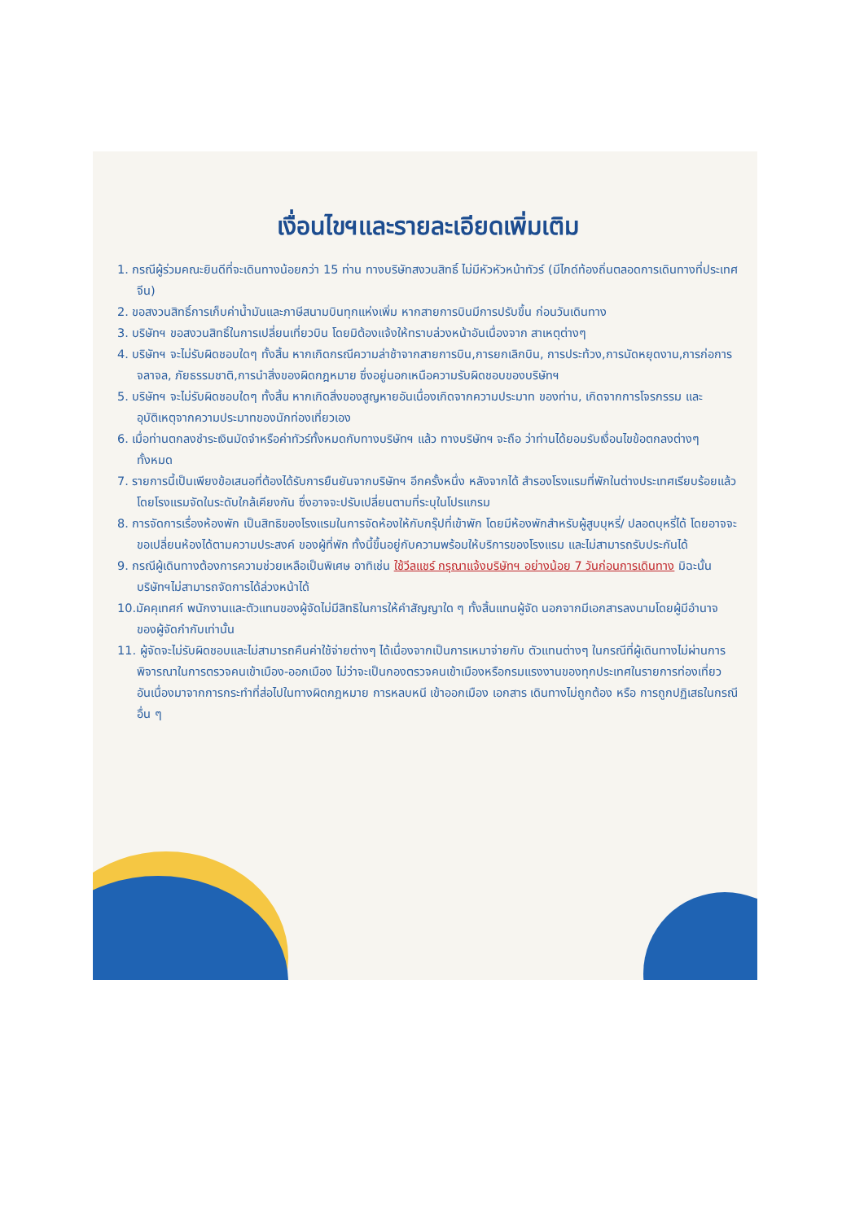เงื่อนไขฯและรายละเอียดเพิ่มเติม
1. กรณีผู้ร่วมคณะยินดีที่จะเดินทางน้อยกว่า 15 ท่าน ทางบริษัทสงวนสิทธิ์ ไม่มีหัวหัวหน้าทัวร์ (มีไกด์ท้องถิ่นตลอดการเดินทางที่ประเทศจีน)
2. ขอสงวนสิทธิ์การเก็บค่าน้ำมันและภาษีสนามบินทุกแห่งเพิ่ม หากสายการบินมีการปรับขึ้น ก่อนวันเดินทาง
3. บริษัทฯ ขอสงวนสิทธิ์ในการเปลี่ยนเที่ยวบิน โดยมิต้องแจ้งให้ทราบล่วงหน้าอันเนื่องจาก สาเหตุต่างๆ
4. บริษัทฯ จะไม่รับผิดชอบใดๆ ทั้งสิ้น หากเกิดกรณีความล่าช้าจากสายการบิน,การยกเลิกบิน, การประท้วง,การนัดหยุดงาน,การก่อการจลาจล, ภัยธรรมชาติ,การนำสิ่งของผิดกฎหมาย ซึ่งอยู่นอกเหนือความรับผิดชอบของบริษัทฯ
5. บริษัทฯ จะไม่รับผิดชอบใดๆ ทั้งสิ้น หากเกิดสิ่งของสูญหายอันเนื่องเกิดจากความประมาท ของท่าน, เกิดจากการโจรกรรม และ อุบัติเหตุจากความประมาทของนักท่องเที่ยวเอง
6. เมื่อท่านตกลงชำระเงินมัดจำหรือค่าทัวร์ทั้งหมดกับทางบริษัทฯ แล้ว ทางบริษัทฯ จะถือ ว่าท่านได้ยอมรับเงื่อนไขข้อตกลงต่างๆ ทั้งหมด
7. รายการนี้เป็นเพียงข้อเสนอที่ต้องได้รับการยืนยันจากบริษัทฯ อีกครั้งหนึ่ง หลังจากได้ สำรองโรงแรมที่พักในต่างประเทศเรียบร้อยแล้ว โดยโรงแรมจัดในระดับใกล้เคียงกัน ซึ่งอาจจะปรับเปลี่ยนตามที่ระบุในโปรแกรม
8. การจัดการเรื่องห้องพัก เป็นสิทธิของโรงแรมในการจัดห้องให้กับกรุ๊ปที่เข้าพัก โดยมีห้องพักสำหรับผู้สูบบุหรี่/ ปลอดบุหรี่ได้ โดยอาจจะขอเปลี่ยนห้องได้ตามความประสงค์ ของผู้ที่พัก ทั้งนี้ขึ้นอยู่กับความพร้อมให้บริการของโรงแรม และไม่สามารถรับประกันได้
9. กรณีผู้เดินทางต้องการความช่วยเหลือเป็นพิเศษ อาทิเช่น ใช้วีลแชร์ กรุณาแจ้งบริษัทฯ อย่างน้อย 7 วันก่อนการเดินทาง มิฉะนั้นบริษัทฯไม่สามารถจัดการได้ล่วงหน้าได้
10.มัคคุเทศก์ พนักงานและตัวแทนของผู้จัดไม่มีสิทธิในการให้คำสัญญาใด ๆ ทั้งสิ้นแทนผู้จัด นอกจากมีเอกสารลงนามโดยผู้มีอำนาจของผู้จัดกำกับเท่านั้น
11. ผู้จัดจะไม่รับผิดชอบและไม่สามารถคืนค่าใช้จ่ายต่างๆ ได้เนื่องจากเป็นการเหมาจ่ายกับ ตัวแทนต่างๆ ในกรณีที่ผู้เดินทางไม่ผ่านการพิจารณาในการตรวจคนเข้าเมือง-ออกเมือง ไม่ว่าจะเป็นกองตรวจคนเข้าเมืองหรือกรมแรงงานของทุกประเทศในรายการท่องเที่ยว อันเนื่องมาจากการกระทำที่ส่อไปในทางผิดกฎหมาย การหลบหนี เข้าออกเมือง เอกสาร เดินทางไม่ถูกต้อง หรือ การถูกปฏิเสธในกรณีอื่น ๆ